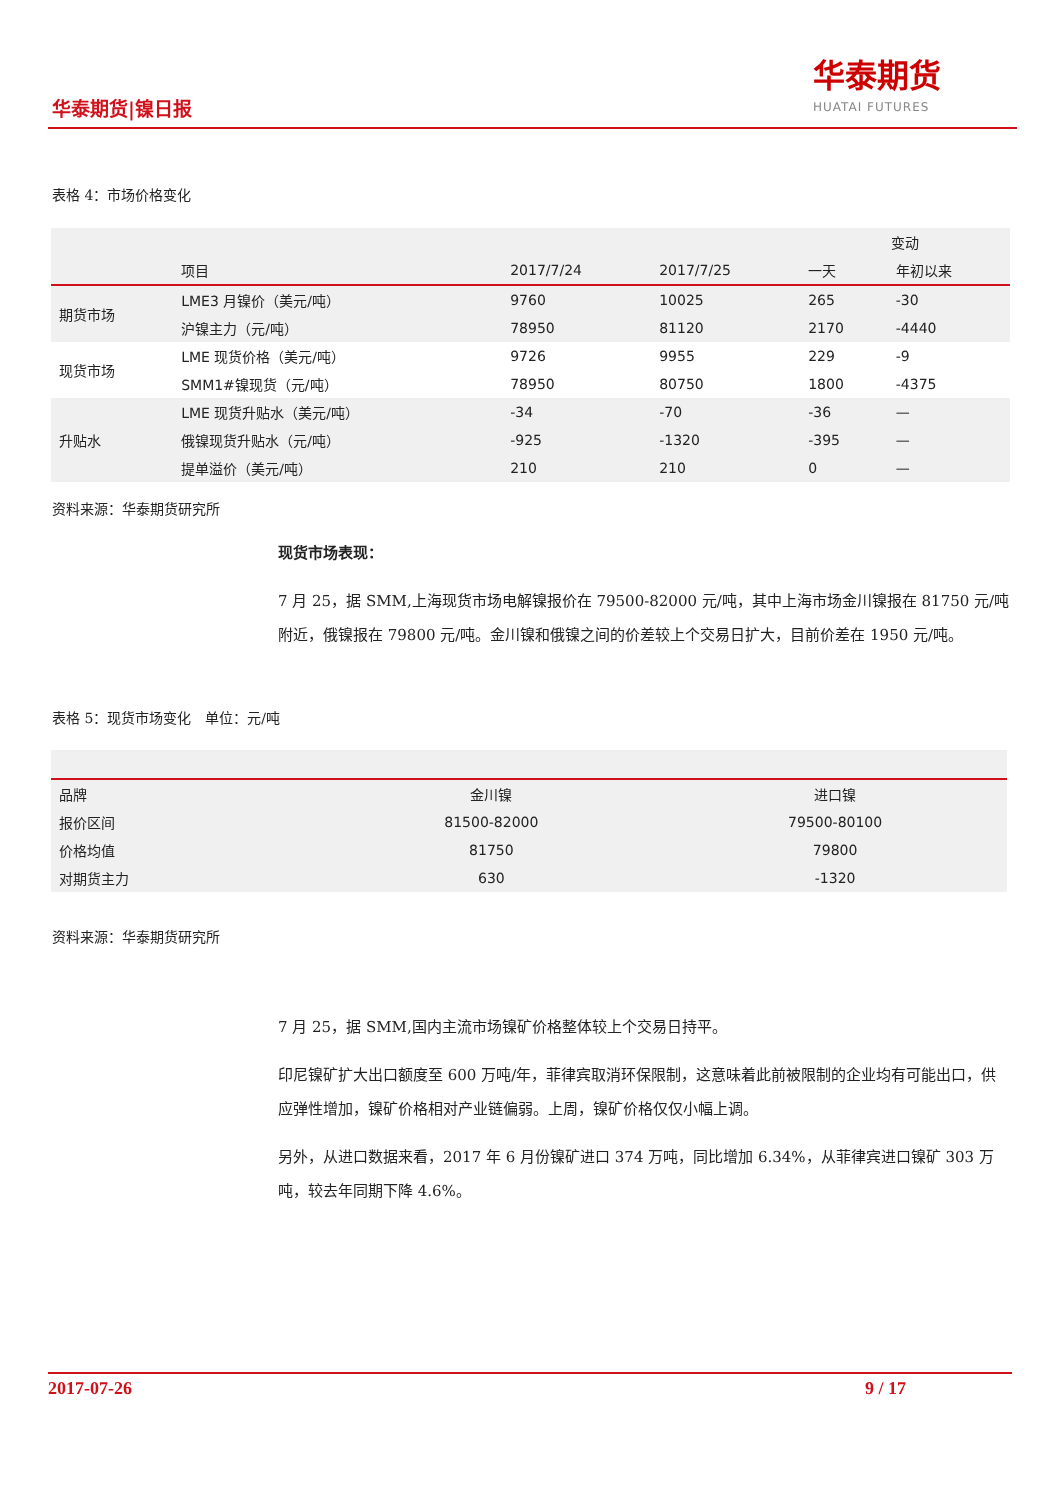华泰期货|镍日报
华泰期货
HUATAI FUTURES
表格 4：市场价格变化
| | | | | 变动 | |
| --- | --- | --- | --- | --- | --- |
| | 项目 | 2017/7/24 | 2017/7/25 | 一天 | 年初以来 |
| 期货市场 | LME3 月镍价（美元/吨） | 9760 | 10025 | 265 | -30 |
| | 沪镍主力（元/吨） | 78950 | 81120 | 2170 | -4440 |
| 现货市场 | LME 现货价格（美元/吨） | 9726 | 9955 | 229 | -9 |
| | SMM1#镍现货（元/吨） | 78950 | 80750 | 1800 | -4375 |
| 升贴水 | LME 现货升贴水（美元/吨） | -34 | -70 | -36 | — |
| | 俄镍现货升贴水（元/吨） | -925 | -1320 | -395 | — |
| | 提单溢价（美元/吨） | 210 | 210 | 0 | — |
资料来源：华泰期货研究所
现货市场表现：
7 月 25，据 SMM,上海现货市场电解镍报价在 79500-82000 元/吨，其中上海市场金川镍报在 81750 元/吨附近，俄镍报在 79800 元/吨。金川镍和俄镍之间的价差较上个交易日扩大，目前价差在 1950 元/吨。
表格 5：现货市场变化　单位：元/吨
| 品牌 | 金川镍 | 进口镍 |
| 报价区间 | 81500-82000 | 79500-80100 |
| 价格均值 | 81750 | 79800 |
| 对期货主力 | 630 | -1320 |
资料来源：华泰期货研究所
7 月 25，据 SMM,国内主流市场镍矿价格整体较上个交易日持平。
印尼镍矿扩大出口额度至 600 万吨/年，菲律宾取消环保限制，这意味着此前被限制的企业均有可能出口，供应弹性增加，镍矿价格相对产业链偏弱。上周，镍矿价格仅仅小幅上调。
另外，从进口数据来看，2017 年 6 月份镍矿进口 374 万吨，同比增加 6.34%，从菲律宾进口镍矿 303 万吨，较去年同期下降 4.6%。
2017-07-26 9 / 17